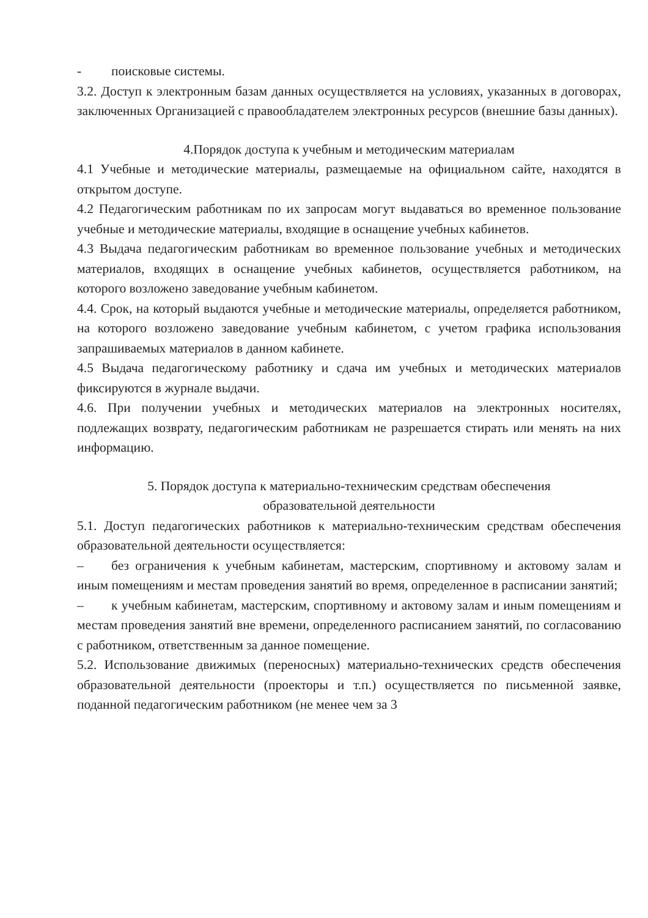- поисковые системы.
3.2. Доступ к электронным базам данных осуществляется на условиях, указанных в договорах, заключенных Организацией с правообладателем электронных ресурсов (внешние базы данных).
4.Порядок доступа к учебным и методическим материалам
4.1 Учебные и методические материалы, размещаемые на официальном сайте, находятся в открытом доступе.
4.2 Педагогическим работникам по их запросам могут выдаваться во временное пользование учебные и методические материалы, входящие в оснащение учебных кабинетов.
4.3 Выдача педагогическим работникам во временное пользование учебных и методических материалов, входящих в оснащение учебных кабинетов, осуществляется работником, на которого возложено заведование учебным кабинетом.
4.4. Срок, на который выдаются учебные и методические материалы, определяется работником, на которого возложено заведование учебным кабинетом, с учетом графика использования запрашиваемых материалов в данном кабинете.
4.5 Выдача педагогическому работнику и сдача им учебных и методических материалов фиксируются в журнале выдачи.
4.6. При получении учебных и методических материалов на электронных носителях, подлежащих возврату, педагогическим работникам не разрешается стирать или менять на них информацию.
5. Порядок доступа к материально-техническим средствам обеспечения
образовательной деятельности
5.1. Доступ педагогических работников к материально-техническим средствам обеспечения образовательной деятельности осуществляется:
– без ограничения к учебным кабинетам, мастерским, спортивному и актовому залам и иным помещениям и местам проведения занятий во время, определенное в расписании занятий;
– к учебным кабинетам, мастерским, спортивному и актовому залам и иным помещениям и местам проведения занятий вне времени, определенного расписанием занятий, по согласованию с работником, ответственным за данное помещение.
5.2. Использование движимых (переносных) материально-технических средств обеспечения образовательной деятельности (проекторы и т.п.) осуществляется по письменной заявке, поданной педагогическим работником (не менее чем за 3